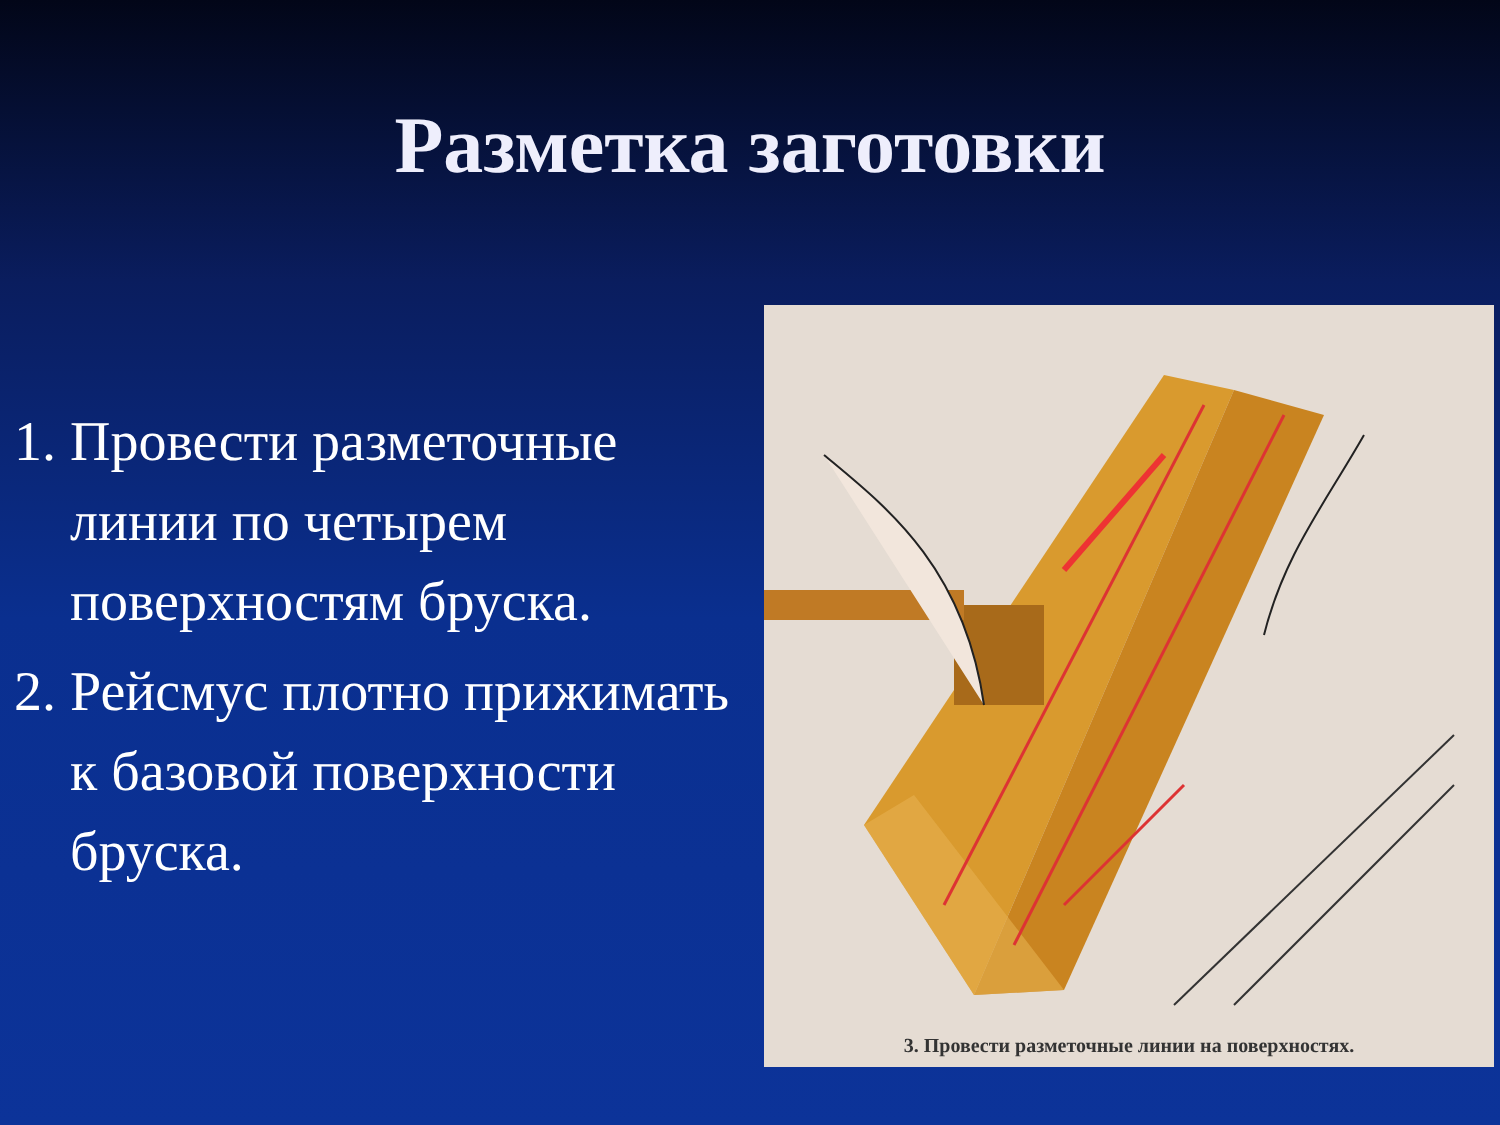Разметка заготовки
1. Провести разметочные линии по четырем поверхностям бруска.
2. Рейсмус плотно прижимать к базовой поверхности бруска.
3. Провести разметочные линии на поверхностях.